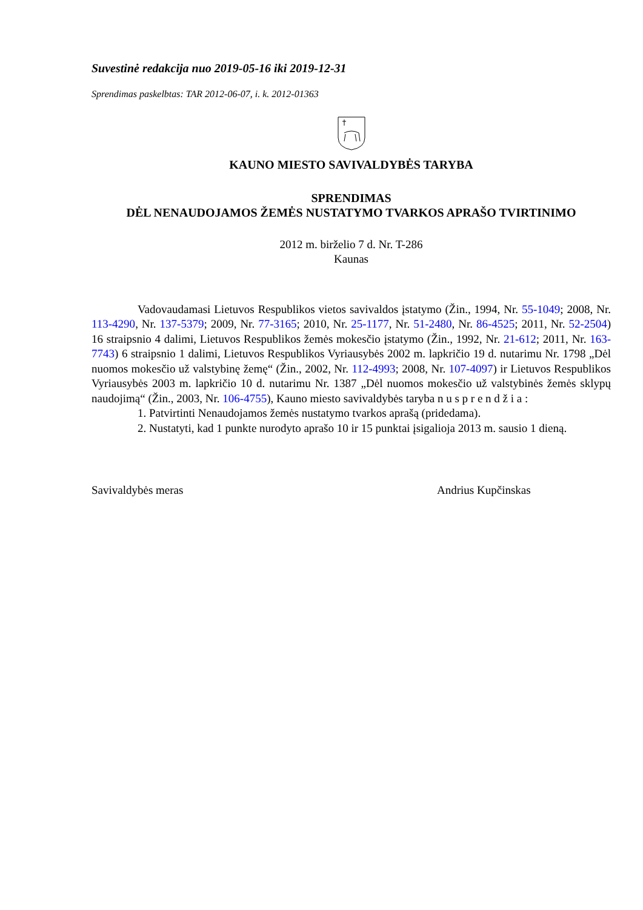Suvestinė redakcija nuo 2019-05-16 iki 2019-12-31
Sprendimas paskelbtas: TAR 2012-06-07, i. k. 2012-01363
KAUNO MIESTO SAVIVALDYBĖS TARYBA
SPRENDIMAS
DĖL NENAUDOJAMOS ŽEMĖS NUSTATYMO TVARKOS APRAŠO TVIRTINIMO
2012 m. birželio 7 d. Nr. T-286
Kaunas
Vadovaudamasi Lietuvos Respublikos vietos savivaldos įstatymo (Žin., 1994, Nr. 55-1049; 2008, Nr. 113-4290, Nr. 137-5379; 2009, Nr. 77-3165; 2010, Nr. 25-1177, Nr. 51-2480, Nr. 86-4525; 2011, Nr. 52-2504) 16 straipsnio 4 dalimi, Lietuvos Respublikos žemės mokesčio įstatymo (Žin., 1992, Nr. 21-612; 2011, Nr. 163-7743) 6 straipsnio 1 dalimi, Lietuvos Respublikos Vyriausybės 2002 m. lapkričio 19 d. nutarimu Nr. 1798 „Dėl nuomos mokesčio už valstybinę žemę“ (Žin., 2002, Nr. 112-4993; 2008, Nr. 107-4097) ir Lietuvos Respublikos Vyriausybės 2003 m. lapkričio 10 d. nutarimu Nr. 1387 „Dėl nuomos mokesčio už valstybinės žemės sklypų naudojimą“ (Žin., 2003, Nr. 106-4755), Kauno miesto savivaldybės taryba n u s p r e n d ž i a :
1. Patvirtinti Nenaudojamos žemės nustatymo tvarkos aprašą (pridedama).
2. Nustatyti, kad 1 punkte nurodyto aprašo 10 ir 15 punktai įsigalioja 2013 m. sausio 1 dieną.
Savivaldybės meras Andrius Kupčinskas